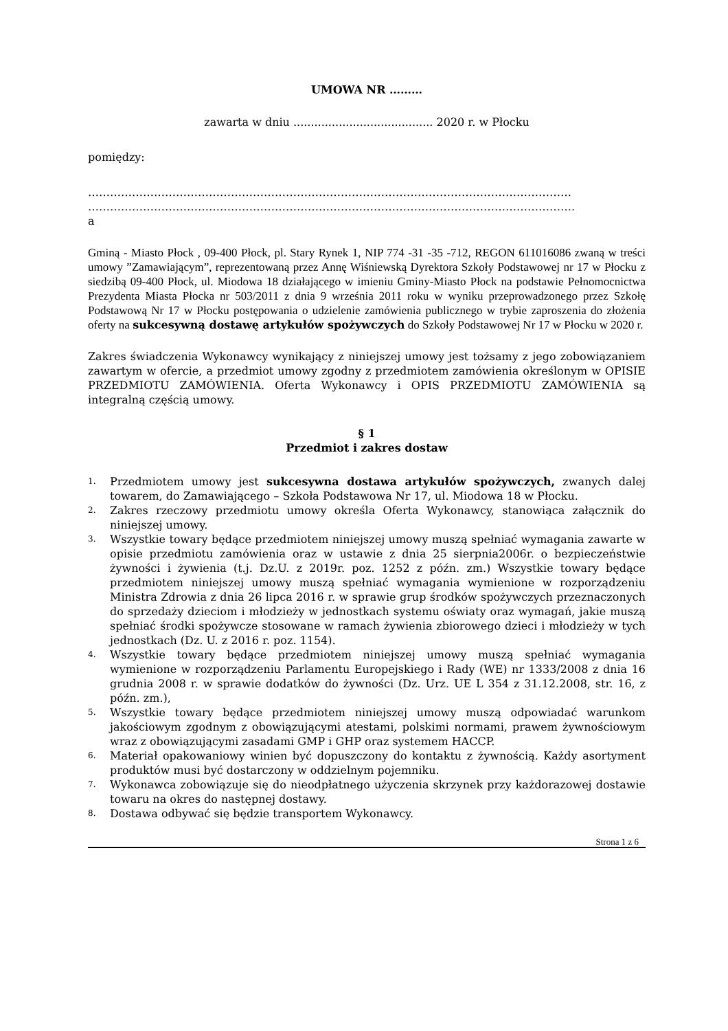UMOWA NR ………
zawarta w dniu ........................................ 2020 r. w Płocku
pomiędzy:
……………………………………………………………………………………………………………………
…………………………………………………………………………………………………………………….
a
Gminą - Miasto Płock , 09-400 Płock, pl. Stary Rynek 1, NIP 774 -31 -35 -712, REGON 611016086 zwaną w treści umowy ”Zamawiającym”, reprezentowaną przez Annę Wiśniewską Dyrektora Szkoły Podstawowej nr 17 w Płocku z siedzibą 09-400 Płock, ul. Miodowa 18 działającego w imieniu Gminy-Miasto Płock na podstawie Pełnomocnictwa Prezydenta Miasta Płocka nr 503/2011 z dnia 9 września 2011 roku w wyniku przeprowadzonego przez Szkołę Podstawową Nr 17 w Płocku postępowania o udzielenie zamówienia publicznego w trybie zaproszenia do złożenia oferty na sukcesywną dostawę artykułów spożywczych do Szkoły Podstawowej Nr 17 w Płocku w 2020 r.
Zakres świadczenia Wykonawcy wynikający z niniejszej umowy jest tożsamy z jego zobowiązaniem zawartym w ofercie, a przedmiot umowy zgodny z przedmiotem zamówienia określonym w OPISIE PRZEDMIOTU ZAMÓWIENIA. Oferta Wykonawcy i OPIS PRZEDMIOTU ZAMÓWIENIA są integralną częścią umowy.
§ 1
Przedmiot i zakres dostaw
1. Przedmiotem umowy jest sukcesywna dostawa artykułów spożywczych, zwanych dalej towarem, do Zamawiającego – Szkoła Podstawowa Nr 17, ul. Miodowa 18 w Płocku.
2. Zakres rzeczowy przedmiotu umowy określa Oferta Wykonawcy, stanowiąca załącznik do niniejszej umowy.
3. Wszystkie towary będące przedmiotem niniejszej umowy muszą spełniać wymagania zawarte w opisie przedmiotu zamówienia oraz w ustawie z dnia 25 sierpnia2006r. o bezpieczeństwie żywności i żywienia (t.j. Dz.U. z 2019r. poz. 1252 z późn. zm.) Wszystkie towary będące przedmiotem niniejszej umowy muszą spełniać wymagania wymienione w rozporządzeniu Ministra Zdrowia z dnia 26 lipca 2016 r. w sprawie grup środków spożywczych przeznaczonych do sprzedaży dzieciom i młodzieży w jednostkach systemu oświaty oraz wymagań, jakie muszą spełniać środki spożywcze stosowane w ramach żywienia zbiorowego dzieci i młodzieży w tych jednostkach (Dz. U. z 2016 r. poz. 1154).
4. Wszystkie towary będące przedmiotem niniejszej umowy muszą spełniać wymagania wymienione w rozporządzeniu Parlamentu Europejskiego i Rady (WE) nr 1333/2008 z dnia 16 grudnia 2008 r. w sprawie dodatków do żywności (Dz. Urz. UE L 354 z 31.12.2008, str. 16, z późn. zm.),
5. Wszystkie towary będące przedmiotem niniejszej umowy muszą odpowiadać warunkom jakościowym zgodnym z obowiązującymi atestami, polskimi normami, prawem żywnościowym wraz z obowiązującymi zasadami GMP i GHP oraz systemem HACCP.
6. Materiał opakowaniowy winien być dopuszczony do kontaktu z żywnością. Każdy asortyment produktów musi być dostarczony w oddzielnym pojemniku.
7. Wykonawca zobowiązuje się do nieodpłatnego użyczenia skrzynek przy każdorazowej dostawie towaru na okres do następnej dostawy.
8. Dostawa odbywać się będzie transportem Wykonawcy.
Strona 1 z 6